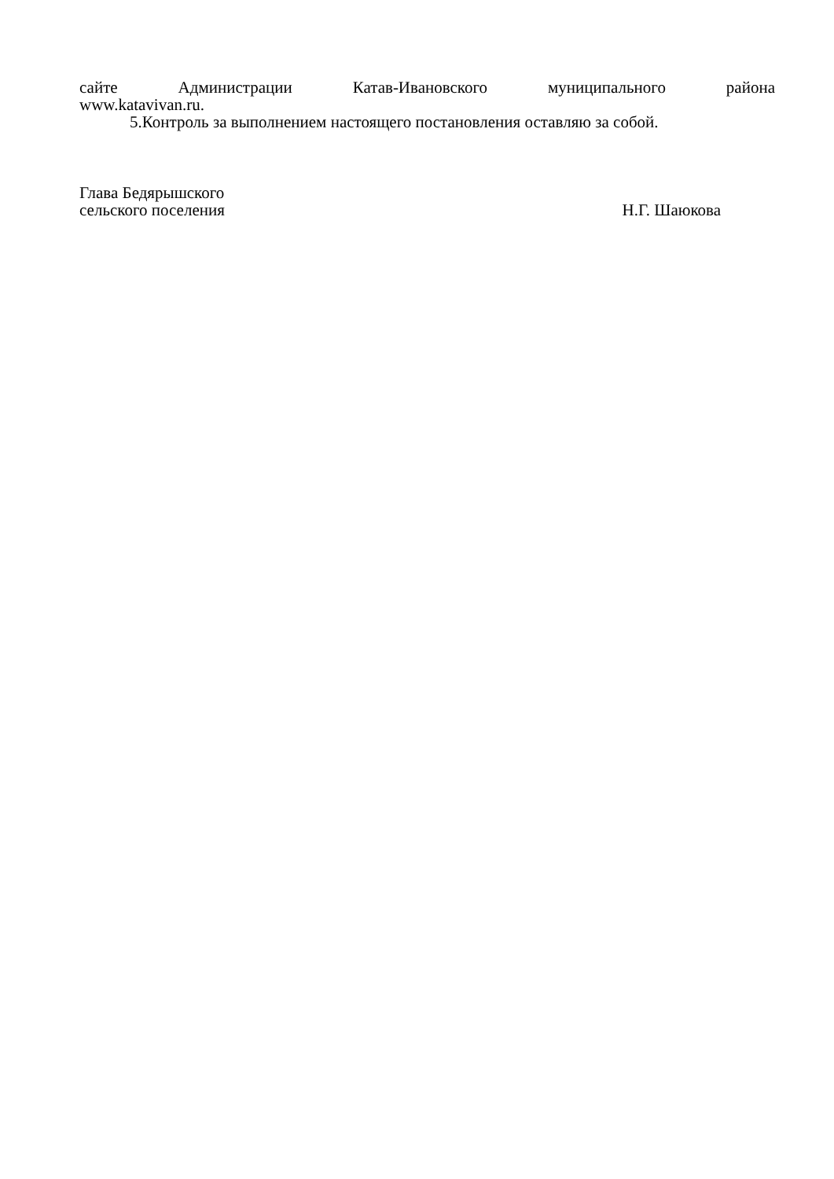сайте Администрации Катав-Ивановского муниципального района
www.katavivan.ru.
5.Контроль за выполнением настоящего постановления оставляю за собой.
Глава Бедярышского
сельского поселения Н.Г. Шаюкова